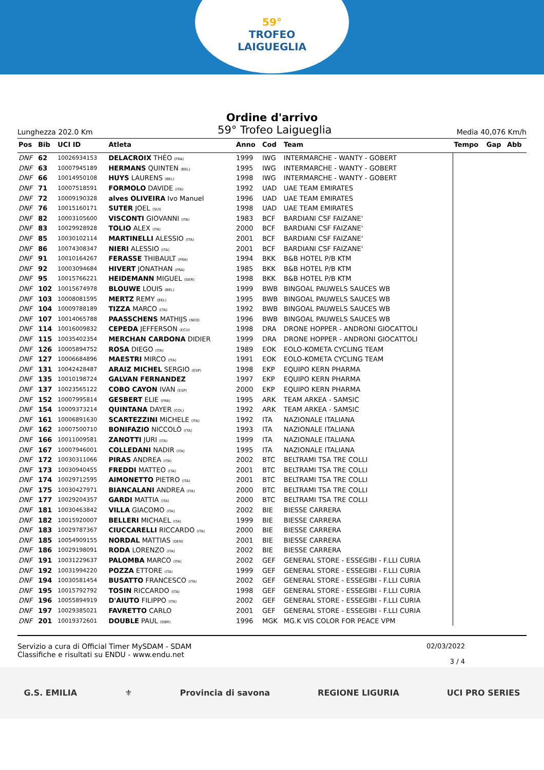59°
TROFEO
LAIGUEGLIA
Ordine d'arrivo
Lunghezza 202.0 Km
59° Trofeo Laigueglia
Media 40,076 Km/h
| Pos | Bib | UCI ID | Atleta | Anno | Cod | Team | Tempo | Gap | Abb |
| --- | --- | --- | --- | --- | --- | --- | --- | --- | --- |
| DNF | 62 | 10026934153 | DELACROIX THÉO (FRA) | 1999 | IWG | INTERMARCHE - WANTY - GOBERT | | | |
| DNF | 63 | 10007945189 | HERMANS QUINTEN (BEL) | 1995 | IWG | INTERMARCHE - WANTY - GOBERT | | | |
| DNF | 66 | 10014950108 | HUYS LAURENS (BEL) | 1998 | IWG | INTERMARCHE - WANTY - GOBERT | | | |
| DNF | 71 | 10007518591 | FORMOLO DAVIDE (ITA) | 1992 | UAD | UAE TEAM EMIRATES | | | |
| DNF | 72 | 10009190328 | alves OLIVEIRA Ivo Manuel | 1996 | UAD | UAE TEAM EMIRATES | | | |
| DNF | 76 | 10015160171 | SUTER JOEL (SUI) | 1998 | UAD | UAE TEAM EMIRATES | | | |
| DNF | 82 | 10003105600 | VISCONTI GIOVANNI (ITA) | 1983 | BCF | BARDIANI CSF FAIZANE' | | | |
| DNF | 83 | 10029928928 | TOLIO ALEX (ITA) | 2000 | BCF | BARDIANI CSF FAIZANE' | | | |
| DNF | 85 | 10030102114 | MARTINELLI ALESSIO (ITA) | 2001 | BCF | BARDIANI CSF FAIZANE' | | | |
| DNF | 86 | 10074308347 | NIERI ALESSIO (ITA) | 2001 | BCF | BARDIANI CSF FAIZANE' | | | |
| DNF | 91 | 10010164267 | FERASSE THIBAULT (FRA) | 1994 | BKK | B&B HOTEL P/B KTM | | | |
| DNF | 92 | 10003094684 | HIVERT JONATHAN (FRA) | 1985 | BKK | B&B HOTEL P/B KTM | | | |
| DNF | 95 | 10015766221 | HEIDEMANN MIGUEL (GER) | 1998 | BKK | B&B HOTEL P/B KTM | | | |
| DNF | 102 | 10015674978 | BLOUWE LOUIS (BEL) | 1999 | BWB | BINGOAL PAUWELS SAUCES WB | | | |
| DNF | 103 | 10008081595 | MERTZ REMY (BEL) | 1995 | BWB | BINGOAL PAUWELS SAUCES WB | | | |
| DNF | 104 | 10009788189 | TIZZA MARCO (ITA) | 1992 | BWB | BINGOAL PAUWELS SAUCES WB | | | |
| DNF | 107 | 10014065788 | PAASSCHENS MATHIJS (NED) | 1996 | BWB | BINGOAL PAUWELS SAUCES WB | | | |
| DNF | 114 | 10016009832 | CEPEDA JEFFERSON (ECU) | 1998 | DRA | DRONE HOPPER - ANDRONI GIOCATTOLI | | | |
| DNF | 115 | 10035402354 | MERCHAN CARDONA DIDIER | 1999 | DRA | DRONE HOPPER - ANDRONI GIOCATTOLI | | | |
| DNF | 126 | 10005894752 | ROSA DIEGO (ITA) | 1989 | EOK | EOLO-KOMETA CYCLING TEAM | | | |
| DNF | 127 | 10006684896 | MAESTRI MIRCO (ITA) | 1991 | EOK | EOLO-KOMETA CYCLING TEAM | | | |
| DNF | 131 | 10042428487 | ARAIZ MICHEL SERGIO (ESP) | 1998 | EKP | EQUIPO KERN PHARMA | | | |
| DNF | 135 | 10010198724 | GALVAN FERNANDEZ | 1997 | EKP | EQUIPO KERN PHARMA | | | |
| DNF | 137 | 10023565122 | COBO CAYON IVAN (ESP) | 2000 | EKP | EQUIPO KERN PHARMA | | | |
| DNF | 152 | 10007995814 | GESBERT ELIE (FRA) | 1995 | ARK | TEAM ARKEA - SAMSIC | | | |
| DNF | 154 | 10009373214 | QUINTANA DAYER (COL) | 1992 | ARK | TEAM ARKEA - SAMSIC | | | |
| DNF | 161 | 10006891630 | SCARTEZZINI MICHELE (ITA) | 1992 | ITA | NAZIONALE ITALIANA | | | |
| DNF | 162 | 10007500710 | BONIFAZIO NICCOLÒ (ITA) | 1993 | ITA | NAZIONALE ITALIANA | | | |
| DNF | 166 | 10011009581 | ZANOTTI JURI (ITA) | 1999 | ITA | NAZIONALE ITALIANA | | | |
| DNF | 167 | 10007946001 | COLLEDANI NADIR (ITA) | 1995 | ITA | NAZIONALE ITALIANA | | | |
| DNF | 172 | 10030311066 | PIRAS ANDREA (ITA) | 2002 | BTC | BELTRAMI TSA TRE COLLI | | | |
| DNF | 173 | 10030940455 | FREDDI MATTEO (ITA) | 2001 | BTC | BELTRAMI TSA TRE COLLI | | | |
| DNF | 174 | 10029712595 | AIMONETTO PIETRO (ITA) | 2001 | BTC | BELTRAMI TSA TRE COLLI | | | |
| DNF | 175 | 10030427971 | BIANCALANI ANDREA (ITA) | 2000 | BTC | BELTRAMI TSA TRE COLLI | | | |
| DNF | 177 | 10029204357 | GARDI MATTIA (ITA) | 2000 | BTC | BELTRAMI TSA TRE COLLI | | | |
| DNF | 181 | 10030463842 | VILLA GIACOMO (ITA) | 2002 | BIE | BIESSE CARRERA | | | |
| DNF | 182 | 10015920007 | BELLERI MICHAEL (ITA) | 1999 | BIE | BIESSE CARRERA | | | |
| DNF | 183 | 10029787367 | CIUCCARELLI RICCARDO (ITA) | 2000 | BIE | BIESSE CARRERA | | | |
| DNF | 185 | 10054909155 | NORDAL MATTIAS (DEN) | 2001 | BIE | BIESSE CARRERA | | | |
| DNF | 186 | 10029198091 | RODA LORENZO (ITA) | 2002 | BIE | BIESSE CARRERA | | | |
| DNF | 191 | 10031229637 | PALOMBA MARCO (ITA) | 2002 | GEF | GENERAL STORE - ESSEGIBI - F.LLI CURIA | | | |
| DNF | 192 | 10031994220 | POZZA ETTORE (ITA) | 1999 | GEF | GENERAL STORE - ESSEGIBI - F.LLI CURIA | | | |
| DNF | 194 | 10030581454 | BUSATTO FRANCESCO (ITA) | 2002 | GEF | GENERAL STORE - ESSEGIBI - F.LLI CURIA | | | |
| DNF | 195 | 10015792792 | TOSIN RICCARDO (ITA) | 1998 | GEF | GENERAL STORE - ESSEGIBI - F.LLI CURIA | | | |
| DNF | 196 | 10055894919 | D'AIUTO FILIPPO (ITA) | 2002 | GEF | GENERAL STORE - ESSEGIBI - F.LLI CURIA | | | |
| DNF | 197 | 10029385021 | FAVRETTO CARLO | 2001 | GEF | GENERAL STORE - ESSEGIBI - F.LLI CURIA | | | |
| DNF | 201 | 10019372601 | DOUBLE PAUL (GBR) | 1996 | MGK | MG.K VIS COLOR FOR PEACE VPM | | | |
Servizio a cura di Official Timer MySDAM - SDAM
Classifiche e risultati su ENDU - www.endu.net
02/03/2022
3 / 4
G.S. EMILIA ⚜ Provincia di savona REGIONE LIGURIA UCI PRO SERIES